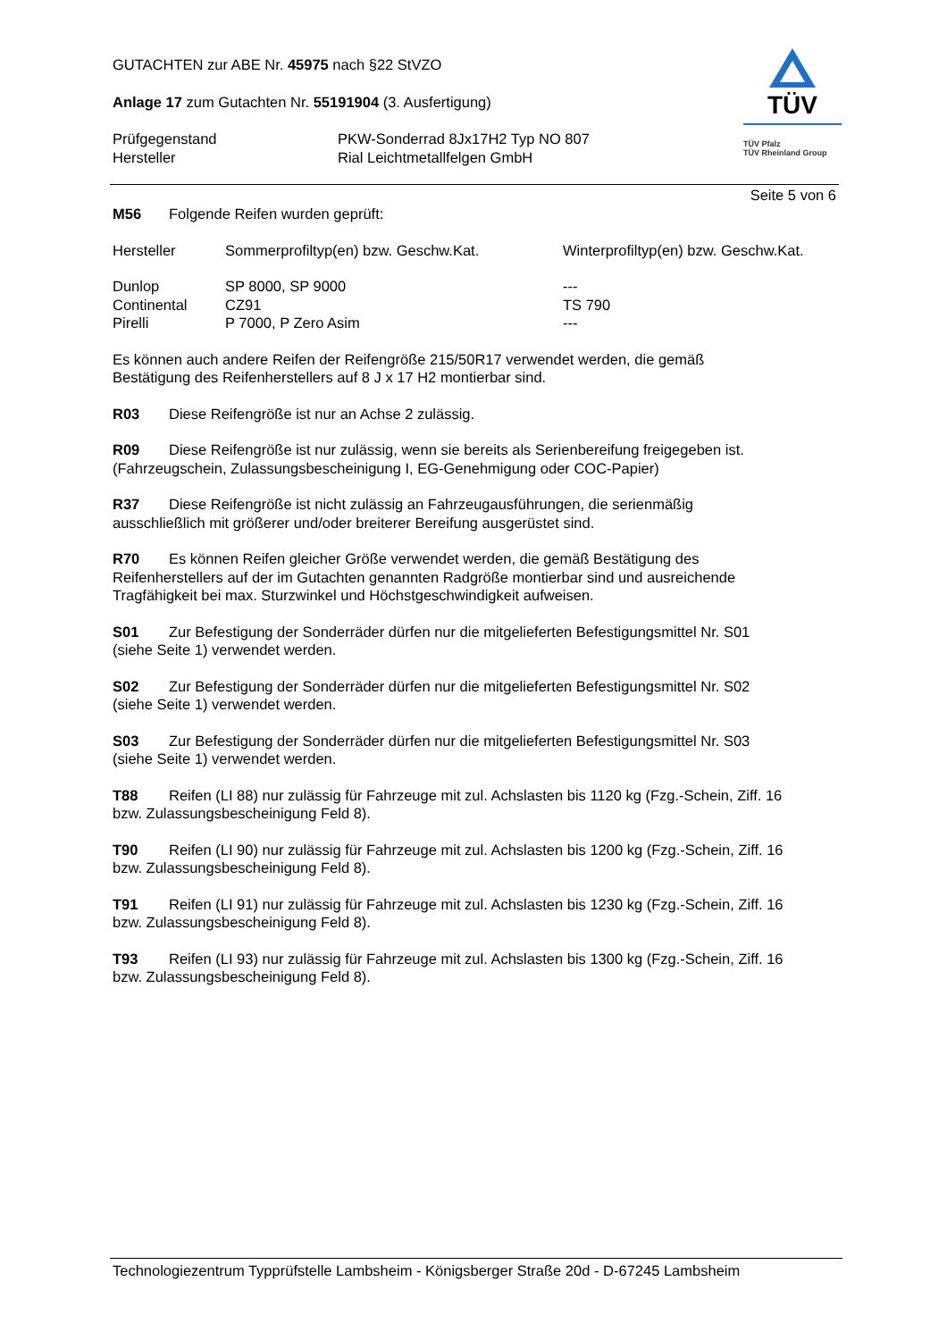TÜV
TÜV Pfalz
TÜV Rheinland Group
GUTACHTEN zur ABE Nr. 45975 nach §22 StVZO
Anlage 17 zum Gutachten Nr. 55191904 (3. Ausfertigung)
| Prüfgegenstand | PKW-Sonderrad 8Jx17H2 Typ NO 807 |
| Hersteller | Rial Leichtmetallfelgen GmbH |
Seite 5 von 6
M56 Folgende Reifen wurden geprüft:
| Hersteller | Sommerprofiltyp(en) bzw. Geschw.Kat. | Winterprofiltyp(en) bzw. Geschw.Kat. |
| Dunlop | SP 8000, SP 9000 | --- |
| Continental | CZ91 | TS 790 |
| Pirelli | P 7000, P Zero Asim | --- |
Es können auch andere Reifen der Reifengröße 215/50R17 verwendet werden, die gemäß
Bestätigung des Reifenherstellers auf 8 J x 17 H2 montierbar sind.
R03 Diese Reifengröße ist nur an Achse 2 zulässig.
R09 Diese Reifengröße ist nur zulässig, wenn sie bereits als Serienbereifung freigegeben ist.
(Fahrzeugschein, Zulassungsbescheinigung I, EG-Genehmigung oder COC-Papier)
R37 Diese Reifengröße ist nicht zulässig an Fahrzeugausführungen, die serienmäßig
ausschließlich mit größerer und/oder breiterer Bereifung ausgerüstet sind.
R70 Es können Reifen gleicher Größe verwendet werden, die gemäß Bestätigung des
Reifenherstellers auf der im Gutachten genannten Radgröße montierbar sind und ausreichende
Tragfähigkeit bei max. Sturzwinkel und Höchstgeschwindigkeit aufweisen.
S01 Zur Befestigung der Sonderräder dürfen nur die mitgelieferten Befestigungsmittel Nr. S01
(siehe Seite 1) verwendet werden.
S02 Zur Befestigung der Sonderräder dürfen nur die mitgelieferten Befestigungsmittel Nr. S02
(siehe Seite 1) verwendet werden.
S03 Zur Befestigung der Sonderräder dürfen nur die mitgelieferten Befestigungsmittel Nr. S03
(siehe Seite 1) verwendet werden.
T88 Reifen (LI 88) nur zulässig für Fahrzeuge mit zul. Achslasten bis 1120 kg (Fzg.-Schein, Ziff. 16
bzw. Zulassungsbescheinigung Feld 8).
T90 Reifen (LI 90) nur zulässig für Fahrzeuge mit zul. Achslasten bis 1200 kg (Fzg.-Schein, Ziff. 16
bzw. Zulassungsbescheinigung Feld 8).
T91 Reifen (LI 91) nur zulässig für Fahrzeuge mit zul. Achslasten bis 1230 kg (Fzg.-Schein, Ziff. 16
bzw. Zulassungsbescheinigung Feld 8).
T93 Reifen (LI 93) nur zulässig für Fahrzeuge mit zul. Achslasten bis 1300 kg (Fzg.-Schein, Ziff. 16
bzw. Zulassungsbescheinigung Feld 8).
Technologiezentrum Typprüfstelle Lambsheim - Königsberger Straße 20d - D-67245 Lambsheim